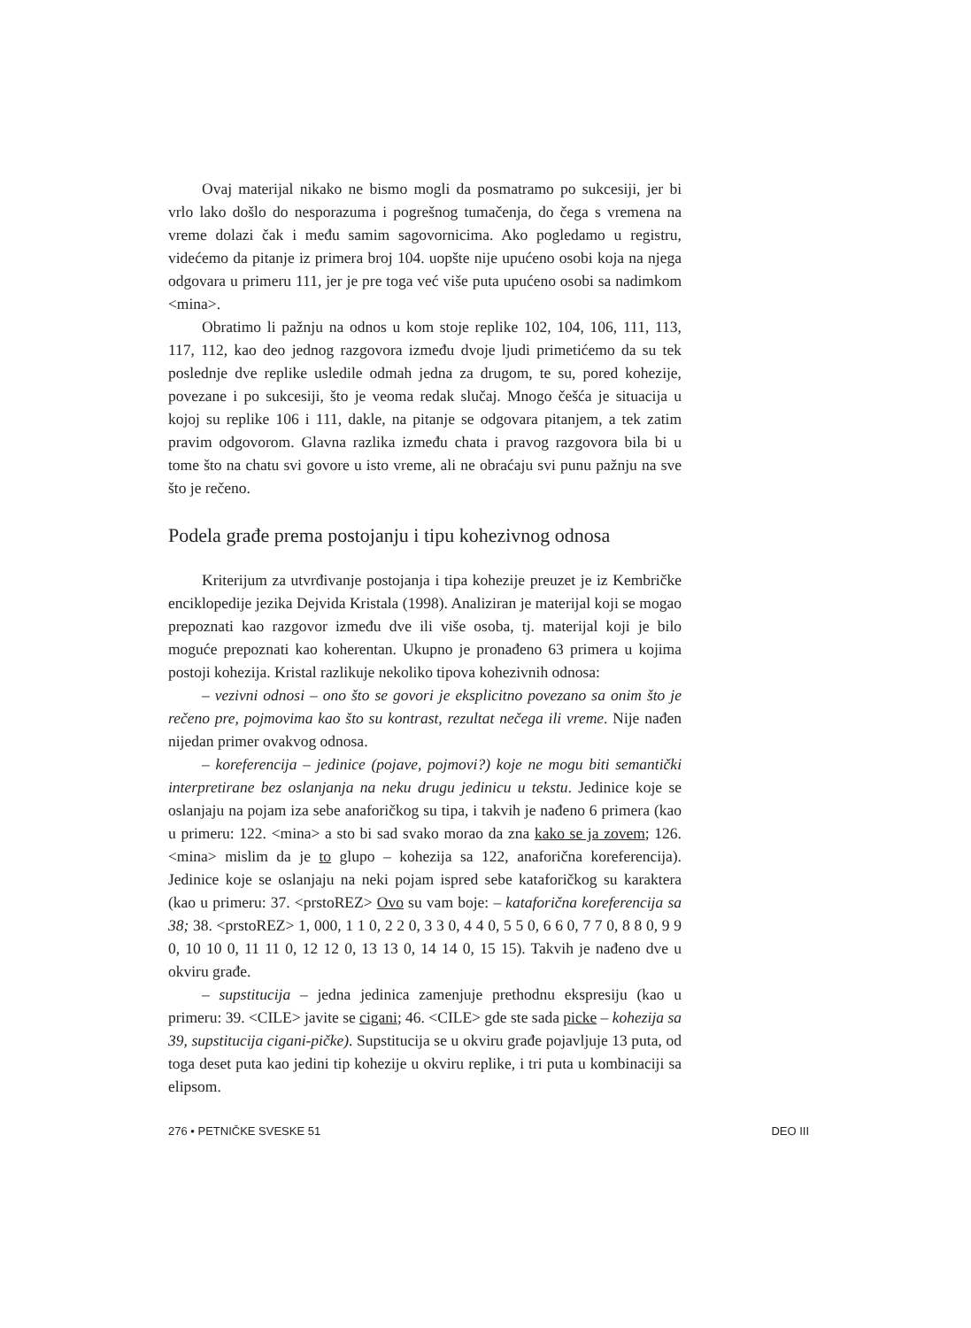Ovaj materijal nikako ne bismo mogli da posmatramo po sukcesiji, jer bi vrlo lako došlo do nesporazuma i pogrešnog tumačenja, do čega s vremena na vreme dolazi čak i među samim sagovornicima. Ako pogledamo u registru, videćemo da pitanje iz primera broj 104. uopšte nije upućeno osobi koja na njega odgovara u primeru 111, jer je pre toga već više puta upućeno osobi sa nadimkom <mina>.
Obratimo li pažnju na odnos u kom stoje replike 102, 104, 106, 111, 113, 117, 112, kao deo jednog razgovora između dvoje ljudi primetićemo da su tek poslednje dve replike usledile odmah jedna za drugom, te su, pored kohezije, povezane i po sukcesiji, što je veoma redak slučaj. Mnogo češća je situacija u kojoj su replike 106 i 111, dakle, na pitanje se odgovara pitanjem, a tek zatim pravim odgovorom. Glavna razlika između chata i pravog razgovora bila bi u tome što na chatu svi govore u isto vreme, ali ne obraćaju svi punu pažnju na sve što je rečeno.
Podela građe prema postojanju i tipu kohezivnog odnosa
Kriterijum za utvrđivanje postojanja i tipa kohezije preuzet je iz Kembričke enciklopedije jezika Dejvida Kristala (1998). Analiziran je materijal koji se mogao prepoznati kao razgovor između dve ili više osoba, tj. materijal koji je bilo moguće prepoznati kao koherentan. Ukupno je pronađeno 63 primera u kojima postoji kohezija. Kristal razlikuje nekoliko tipova kohezivnih odnosa:
– vezivni odnosi – ono što se govori je eksplicitno povezano sa onim što je rečeno pre, pojmovima kao što su kontrast, rezultat nečega ili vreme. Nije nađen nijedan primer ovakvog odnosa.
– koreferencija – jedinice (pojave, pojmovi?) koje ne mogu biti semantički interpretirane bez oslanjanja na neku drugu jedinicu u tekstu. Jedinice koje se oslanjaju na pojam iza sebe anaforičkog su tipa, i takvih je nađeno 6 primera (kao u primeru: 122. <mina> a sto bi sad svako morao da zna kako se ja zovem; 126. <mina> mislim da je to glupo – kohezija sa 122, anaforična koreferencija). Jedinice koje se oslanjaju na neki pojam ispred sebe kataforičkog su karaktera (kao u primeru: 37. <prstoREZ> Ovo su vam boje: – kataforična koreferencija sa 38; 38. <prstoREZ> 1, 000, 1 1 0, 2 2 0, 3 3 0, 4 4 0, 5 5 0, 6 6 0, 7 7 0, 8 8 0, 9 9 0, 10 10 0, 11 11 0, 12 12 0, 13 13 0, 14 14 0, 15 15). Takvih je nađeno dve u okviru građe.
– supstitucija – jedna jedinica zamenjuje prethodnu ekspresiju (kao u primeru: 39. <CILE> javite se cigani; 46. <CILE> gde ste sada picke – kohezija sa 39, supstitucija cigani-pičke). Supstitucija se u okviru građe pojavljuje 13 puta, od toga deset puta kao jedini tip kohezije u okviru replike, i tri puta u kombinaciji sa elipsom.
276 • PETNIČKE SVESKE 51 DEO III